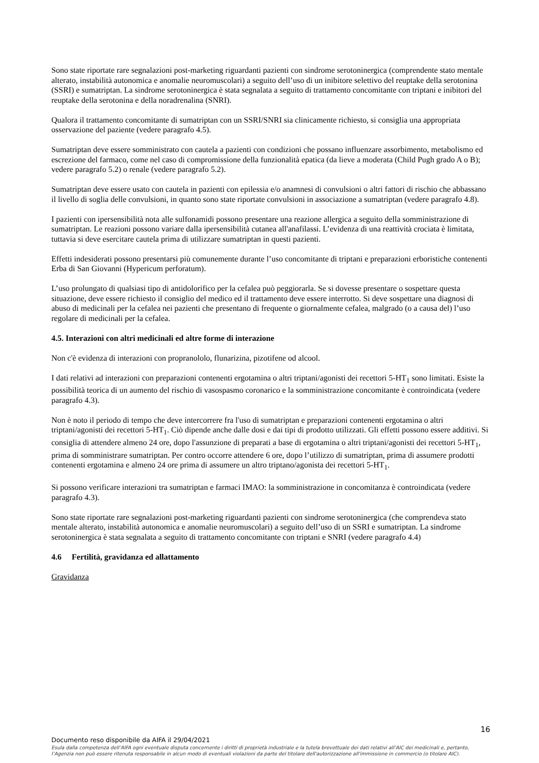Sono state riportate rare segnalazioni post-marketing riguardanti pazienti con sindrome serotoninergica (comprendente stato mentale alterato, instabilità autonomica e anomalie neuromuscolari) a seguito dell’uso di un inibitore selettivo del reuptake della serotonina (SSRI) e sumatriptan. La sindrome serotoninergica è stata segnalata a seguito di trattamento concomitante con triptani e inibitori del reuptake della serotonina e della noradrenalina (SNRI).
Qualora il trattamento concomitante di sumatriptan con un SSRI/SNRI sia clinicamente richiesto, si consiglia una appropriata osservazione del paziente (vedere paragrafo 4.5).
Sumatriptan deve essere somministrato con cautela a pazienti con condizioni che possano influenzare assorbimento, metabolismo ed escrezione del farmaco, come nel caso di compromissione della funzionalità epatica (da lieve a moderata (Child Pugh grado A o B); vedere paragrafo 5.2) o renale (vedere paragrafo 5.2).
Sumatriptan deve essere usato con cautela in pazienti con epilessia e/o anamnesi di convulsioni o altri fattori di rischio che abbassano il livello di soglia delle convulsioni, in quanto sono state riportate convulsioni in associazione a sumatriptan (vedere paragrafo 4.8).
I pazienti con ipersensibilità nota alle sulfonamidi possono presentare una reazione allergica a seguito della somministrazione di sumatriptan. Le reazioni possono variare dalla ipersensibilità cutanea all'anafilassi. L’evidenza di una reattività crociata è limitata, tuttavia si deve esercitare cautela prima di utilizzare sumatriptan in questi pazienti.
Effetti indesiderati possono presentarsi più comunemente durante l’uso concomitante di triptani e preparazioni erboristiche contenenti Erba di San Giovanni (Hypericum perforatum).
L’uso prolungato di qualsiasi tipo di antidolorifico per la cefalea può peggiorarla. Se si dovesse presentare o sospettare questa situazione, deve essere richiesto il consiglio del medico ed il trattamento deve essere interrotto. Si deve sospettare una diagnosi di abuso di medicinali per la cefalea nei pazienti che presentano di frequente o giornalmente cefalea, malgrado (o a causa del) l’uso regolare di medicinali per la cefalea.
4.5. Interazioni con altri medicinali ed altre forme di interazione
Non c'è evidenza di interazioni con propranololo, flunarizina, pizotifene od alcool.
I dati relativi ad interazioni con preparazioni contenenti ergotamina o altri triptani/agonisti dei recettori 5-HT<sub>1</sub> sono limitati. Esiste la possibilità teorica di un aumento del rischio di vasospasmo coronarico e la somministrazione concomitante è controindicata (vedere paragrafo 4.3).
Non è noto il periodo di tempo che deve intercorrere fra l'uso di sumatriptan e preparazioni contenenti ergotamina o altri triptani/agonisti dei recettori 5-HT<sub>1</sub>. Ciò dipende anche dalle dosi e dai tipi di prodotto utilizzati. Gli effetti possono essere additivi. Si consiglia di attendere almeno 24 ore, dopo l'assunzione di preparati a base di ergotamina o altri triptani/agonisti dei recettori 5-HT<sub>1</sub>, prima di somministrare sumatriptan. Per contro occorre attendere 6 ore, dopo l’utilizzo di sumatriptan, prima di assumere prodotti contenenti ergotamina e almeno 24 ore prima di assumere un altro triptano/agonista dei recettori 5-HT<sub>1</sub>.
Si possono verificare interazioni tra sumatriptan e farmaci IMAO: la somministrazione in concomitanza è controindicata (vedere paragrafo 4.3).
Sono state riportate rare segnalazioni post-marketing riguardanti pazienti con sindrome serotoninergica (che comprendeva stato mentale alterato, instabilità autonomica e anomalie neuromuscolari) a seguito dell’uso di un SSRI e sumatriptan. La sindrome serotoninergica è stata segnalata a seguito di trattamento concomitante con triptani e SNRI (vedere paragrafo 4.4)
4.6 Fertilità, gravidanza ed allattamento
Gravidanza
16
Documento reso disponibile da AIFA il 29/04/2021
Esula dalla competenza dell’AIFA ogni eventuale disputa concernente i diritti di proprietà industriale e la tutela brevettuale dei dati relativi all’AIC dei medicinali e, pertanto, l’Agenzia non può essere ritenuta responsabile in alcun modo di eventuali violazioni da parte del titolare dell'autorizzazione all'immissione in commercio (o titolare AIC).